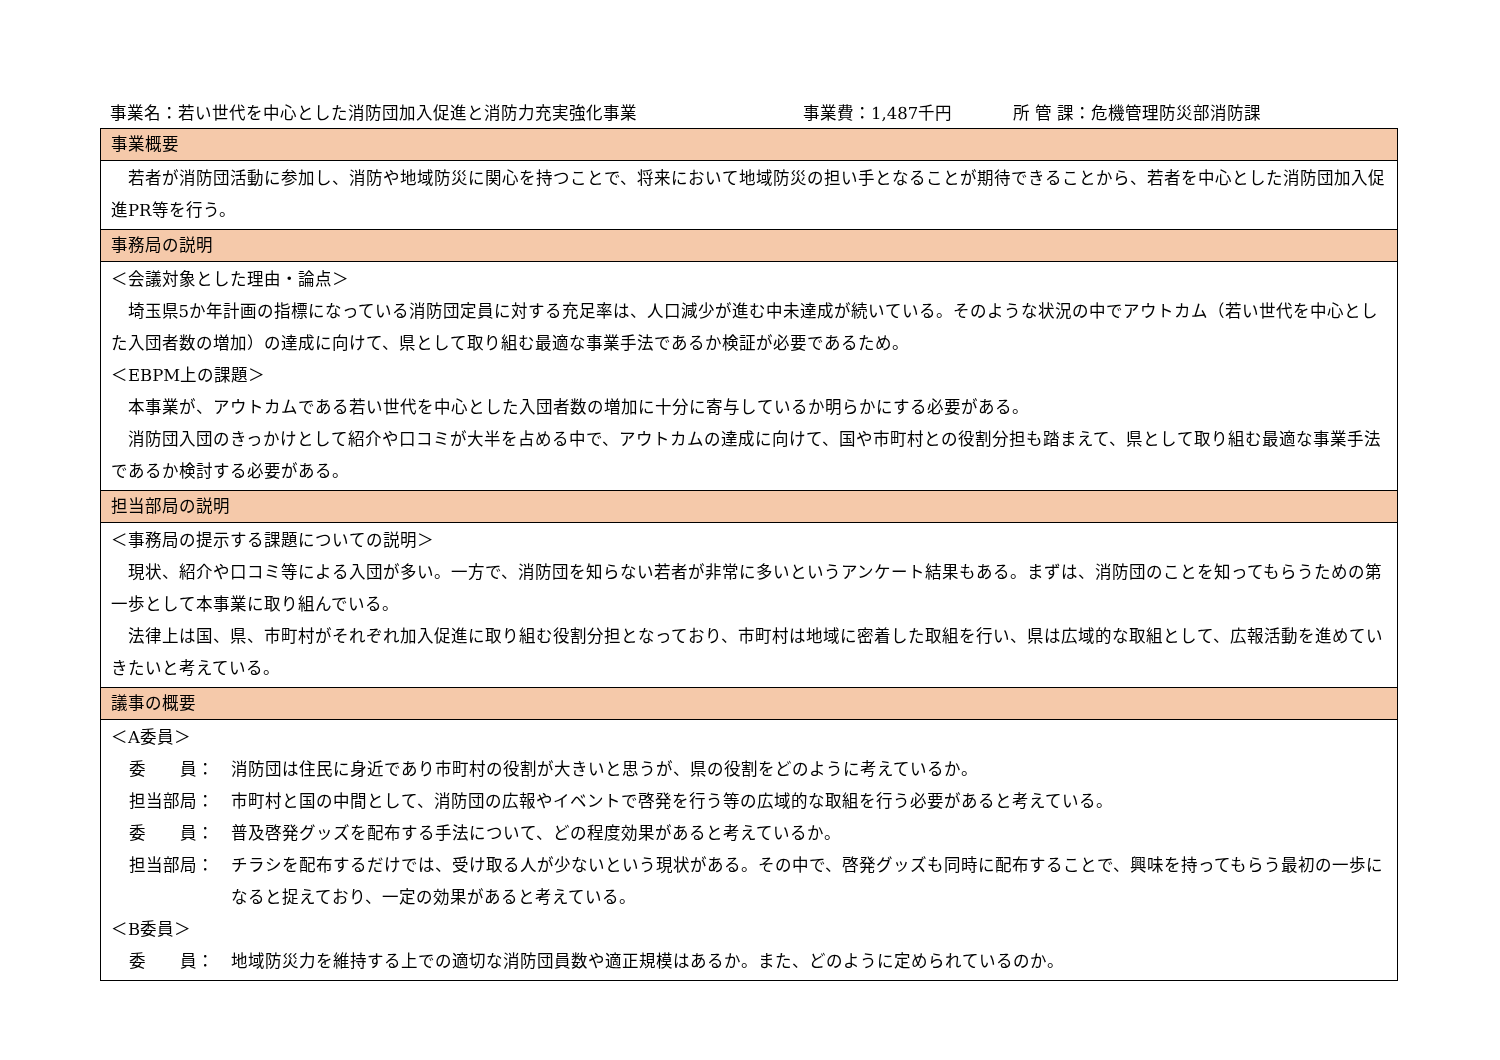事業名：若い世代を中心とした消防団加入促進と消防力充実強化事業 事業費：1,487千円 所 管 課：危機管理防災部消防課
| 事業概要 |
| --- |
| 若者が消防団活動に参加し、消防や地域防災に関心を持つことで、将来において地域防災の担い手となることが期待できることから、若者を中心とした消防団加入促進PR等を行う。 |
| 事務局の説明 |
| ＜会議対象とした理由・論点＞ 埼玉県5か年計画の指標になっている消防団定員に対する充足率は、人口減少が進む中未達成が続いている。そのような状況の中でアウトカム（若い世代を中心とした入団者数の増加）の達成に向けて、県として取り組む最適な事業手法であるか検証が必要であるため。 ＜EBPM上の課題＞ 本事業が、アウトカムである若い世代を中心とした入団者数の増加に十分に寄与しているか明らかにする必要がある。 消防団入団のきっかけとして紹介や口コミが大半を占める中で、アウトカムの達成に向けて、国や市町村との役割分担も踏まえて、県として取り組む最適な事業手法であるか検討する必要がある。 |
| 担当部局の説明 |
| ＜事務局の提示する課題についての説明＞ 現状、紹介や口コミ等による入団が多い。一方で、消防団を知らない若者が非常に多いというアンケート結果もある。まずは、消防団のことを知ってもらうための第一歩として本事業に取り組んでいる。 法律上は国、県、市町村がそれぞれ加入促進に取り組む役割分担となっており、市町村は地域に密着した取組を行い、県は広域的な取組として、広報活動を進めていきたいと考えている。 |
| 議事の概要 |
| ＜A委員＞ 委 員： 消防団は住民に身近であり市町村の役割が大きいと思うが、県の役割をどのように考えているか。 担当部局： 市町村と国の中間として、消防団の広報やイベントで啓発を行う等の広域的な取組を行う必要があると考えている。 委 員： 普及啓発グッズを配布する手法について、どの程度効果があると考えているか。 担当部局： チラシを配布するだけでは、受け取る人が少ないという現状がある。その中で、啓発グッズも同時に配布することで、興味を持ってもらう最初の一歩になると捉えており、一定の効果があると考えている。 ＜B委員＞ 委 員： 地域防災力を維持する上での適切な消防団員数や適正規模はあるか。また、どのように定められているのか。 |